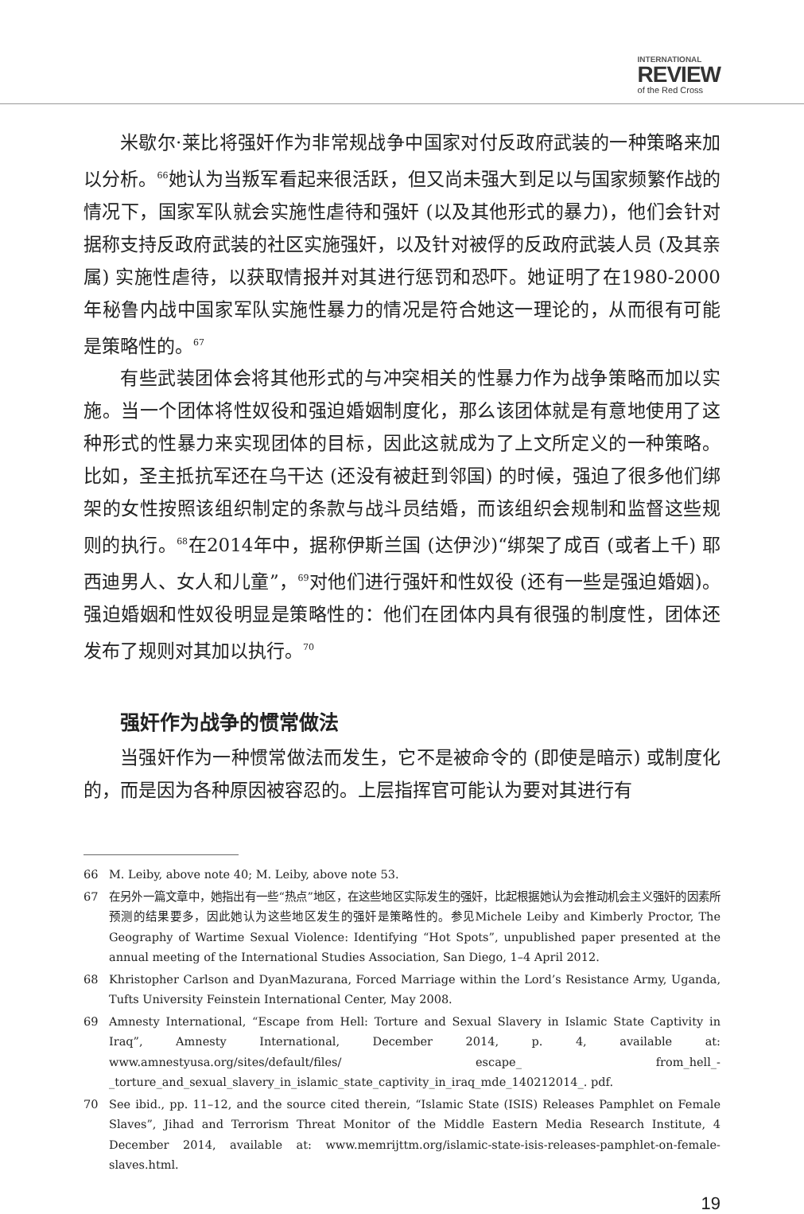INTERNATIONAL
REVIEW
of the Red Cross
米歇尔·莱比将强奸作为非常规战争中国家对付反政府武装的一种策略来加以分析。<sup>66</sup>她认为当叛军看起来很活跃，但又尚未强大到足以与国家频繁作战的情况下，国家军队就会实施性虐待和强奸 (以及其他形式的暴力)，他们会针对据称支持反政府武装的社区实施强奸，以及针对被俘的反政府武装人员 (及其亲属) 实施性虐待，以获取情报并对其进行惩罚和恐吓。她证明了在1980-2000年秘鲁内战中国家军队实施性暴力的情况是符合她这一理论的，从而很有可能是策略性的。<sup>67</sup>
有些武装团体会将其他形式的与冲突相关的性暴力作为战争策略而加以实施。当一个团体将性奴役和强迫婚姻制度化，那么该团体就是有意地使用了这种形式的性暴力来实现团体的目标，因此这就成为了上文所定义的一种策略。比如，圣主抵抗军还在乌干达 (还没有被赶到邻国) 的时候，强迫了很多他们绑架的女性按照该组织制定的条款与战斗员结婚，而该组织会规制和监督这些规则的执行。<sup>68</sup>在2014年中，据称伊斯兰国 (达伊沙)“绑架了成百 (或者上千) 耶西迪男人、女人和儿童”，<sup>69</sup>对他们进行强奸和性奴役 (还有一些是强迫婚姻)。强迫婚姻和性奴役明显是策略性的：他们在团体内具有很强的制度性，团体还发布了规则对其加以执行。<sup>70</sup>
强奸作为战争的惯常做法
当强奸作为一种惯常做法而发生，它不是被命令的 (即使是暗示) 或制度化的，而是因为各种原因被容忍的。上层指挥官可能认为要对其进行有
66 M. Leiby, above note 40; M. Leiby, above note 53.
67 在另外一篇文章中，她指出有一些“热点”地区，在这些地区实际发生的强奸，比起根据她认为会推动机会主义强奸的因素所预测的结果要多，因此她认为这些地区发生的强奸是策略性的。参见Michele Leiby and Kimberly Proctor, The Geography of Wartime Sexual Violence: Identifying “Hot Spots”, unpublished paper presented at the annual meeting of the International Studies Association, San Diego, 1–4 April 2012.
68 Khristopher Carlson and DyanMazurana, Forced Marriage within the Lord’s Resistance Army, Uganda, Tufts University Feinstein International Center, May 2008.
69 Amnesty International, “Escape from Hell: Torture and Sexual Slavery in Islamic State Captivity in Iraq”, Amnesty International, December 2014, p. 4, available at: www.amnestyusa.org/sites/default/files/ escape_ from_hell_-_torture_and_sexual_slavery_in_islamic_state_captivity_in_iraq_mde_140212014_. pdf.
70 See ibid., pp. 11–12, and the source cited therein, “Islamic State (ISIS) Releases Pamphlet on Female Slaves”, Jihad and Terrorism Threat Monitor of the Middle Eastern Media Research Institute, 4 December 2014, available at: www.memrijttm.org/islamic-state-isis-releases-pamphlet-on-female-slaves.html.
19